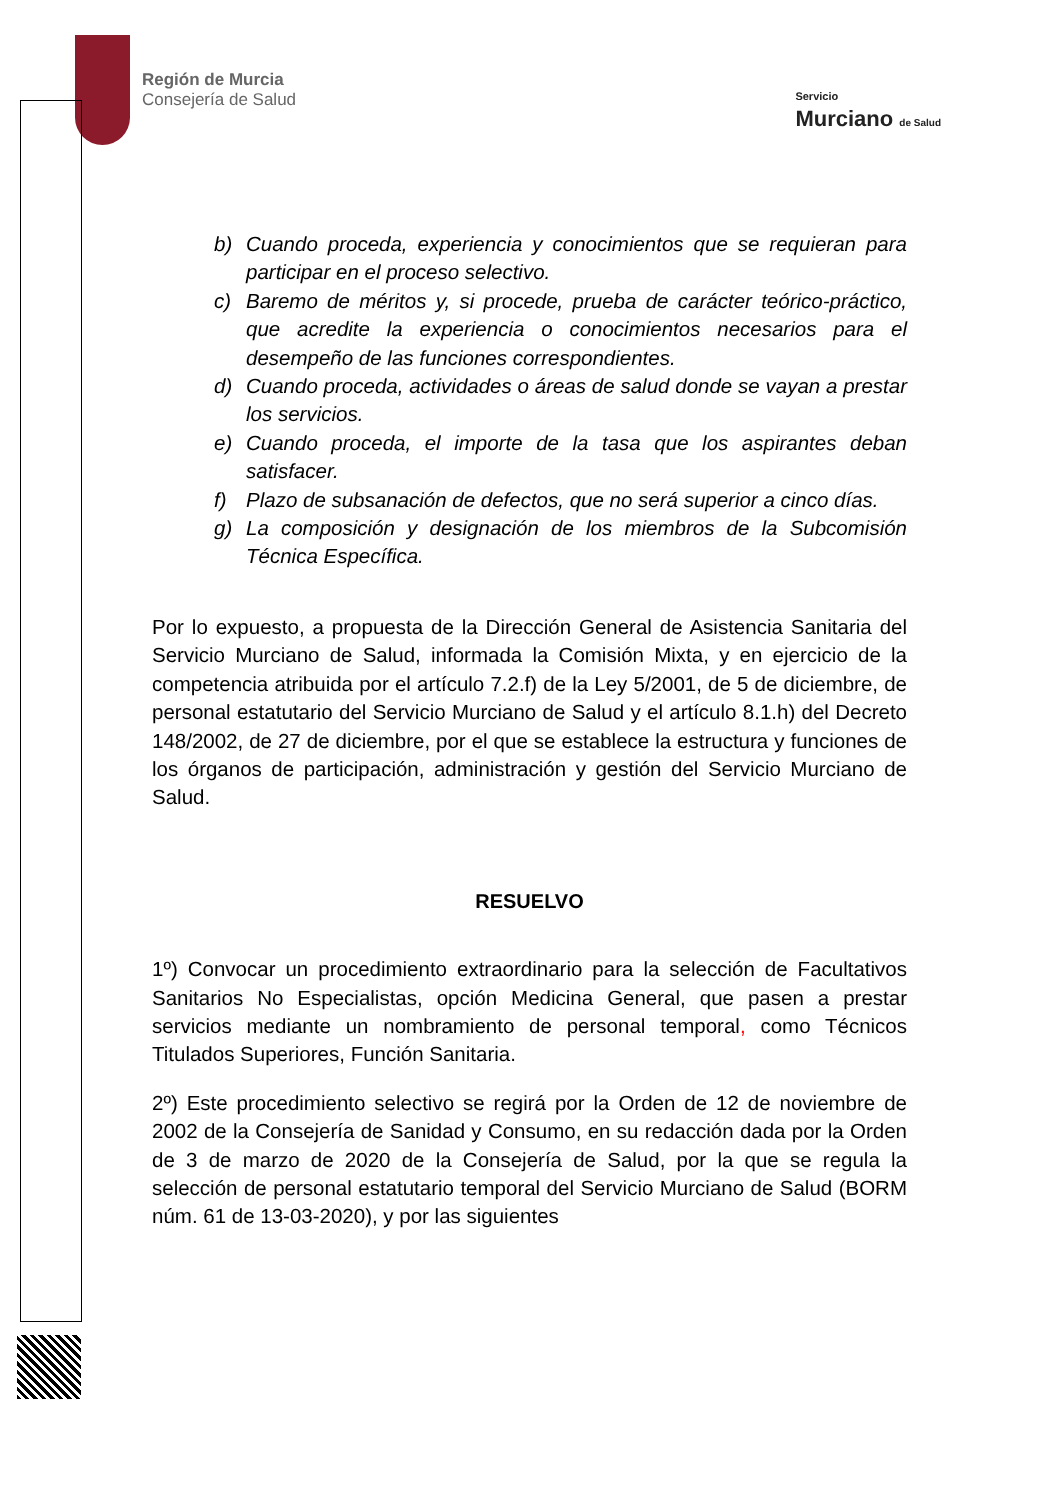Región de Murcia
Consejería de Salud
Servicio
Murciano de Salud
b) Cuando proceda, experiencia y conocimientos que se requieran para participar en el proceso selectivo.
c) Baremo de méritos y, si procede, prueba de carácter teórico-práctico, que acredite la experiencia o conocimientos necesarios para el desempeño de las funciones correspondientes.
d) Cuando proceda, actividades o áreas de salud donde se vayan a prestar los servicios.
e) Cuando proceda, el importe de la tasa que los aspirantes deban satisfacer.
f) Plazo de subsanación de defectos, que no será superior a cinco días.
g) La composición y designación de los miembros de la Subcomisión Técnica Específica.
Por lo expuesto, a propuesta de la Dirección General de Asistencia Sanitaria del Servicio Murciano de Salud, informada la Comisión Mixta, y en ejercicio de la competencia atribuida por el artículo 7.2.f) de la Ley 5/2001, de 5 de diciembre, de personal estatutario del Servicio Murciano de Salud y el artículo 8.1.h) del Decreto 148/2002, de 27 de diciembre, por el que se establece la estructura y funciones de los órganos de participación, administración y gestión del Servicio Murciano de Salud.
RESUELVO
1º) Convocar un procedimiento extraordinario para la selección de Facultativos Sanitarios No Especialistas, opción Medicina General, que pasen a prestar servicios mediante un nombramiento de personal temporal, como Técnicos Titulados Superiores, Función Sanitaria.
2º) Este procedimiento selectivo se regirá por la Orden de 12 de noviembre de 2002 de la Consejería de Sanidad y Consumo, en su redacción dada por la Orden de 3 de marzo de 2020 de la Consejería de Salud, por la que se regula la selección de personal estatutario temporal del Servicio Murciano de Salud (BORM núm. 61 de 13-03-2020), y por las siguientes